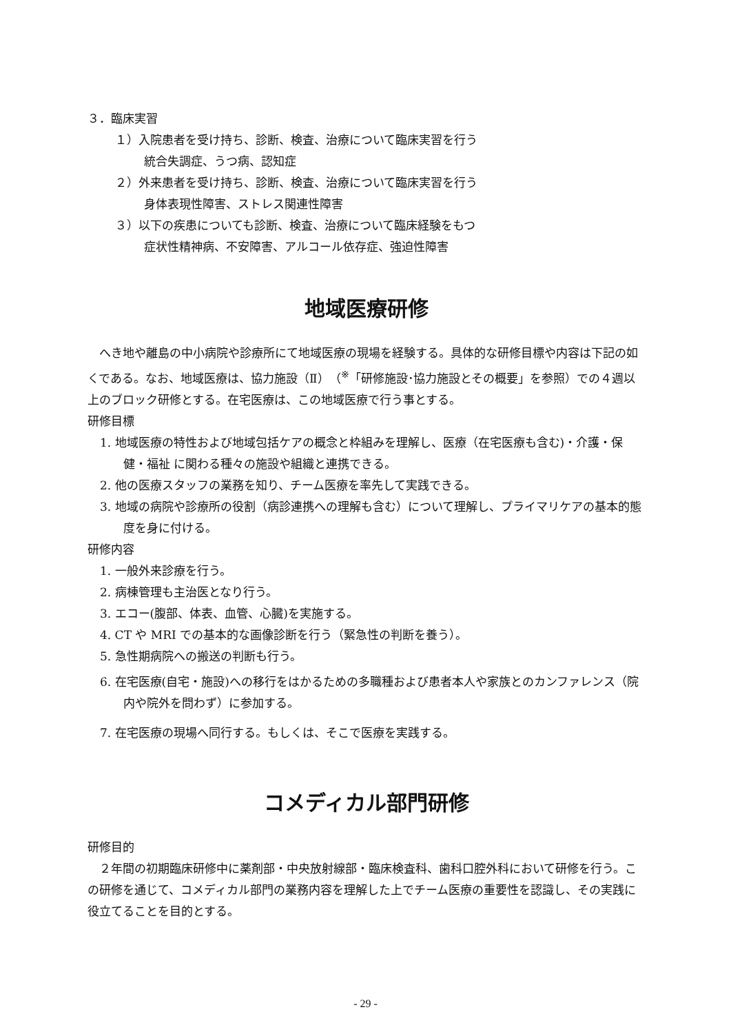３．臨床実習
１）入院患者を受け持ち、診断、検査、治療について臨床実習を行う
統合失調症、うつ病、認知症
２）外来患者を受け持ち、診断、検査、治療について臨床実習を行う
身体表現性障害、ストレス関連性障害
３）以下の疾患についても診断、検査、治療について臨床経験をもつ
症状性精神病、不安障害、アルコール依存症、強迫性障害
地域医療研修
　へき地や離島の中小病院や診療所にて地域医療の現場を経験する。具体的な研修目標や内容は下記の如くである。なお、地域医療は、協力施設（Ⅱ）（<sup>※</sup>「研修施設･協力施設とその概要」を参照）での４週以上のブロック研修とする。在宅医療は、この地域医療で行う事とする。
研修目標
1. 地域医療の特性および地域包括ケアの概念と枠組みを理解し、医療（在宅医療も含む)・介護・保健・福祉 に関わる種々の施設や組織と連携できる。
2. 他の医療スタッフの業務を知り、チーム医療を率先して実践できる。
3. 地域の病院や診療所の役割（病診連携への理解も含む）について理解し、プライマリケアの基本的態度を身に付ける。
研修内容
1. 一般外来診療を行う。
2. 病棟管理も主治医となり行う。
3. エコー(腹部、体表、血管、心臓)を実施する。
4. CT や MRI での基本的な画像診断を行う（緊急性の判断を養う）。
5. 急性期病院への搬送の判断も行う。
6. 在宅医療(自宅・施設)への移行をはかるための多職種および患者本人や家族とのカンファレンス（院内や院外を問わず）に参加する。
7. 在宅医療の現場へ同行する。もしくは、そこで医療を実践する。
コメディカル部門研修
研修目的
　２年間の初期臨床研修中に薬剤部・中央放射線部・臨床検査科、歯科口腔外科において研修を行う。この研修を通じて、コメディカル部門の業務内容を理解した上でチーム医療の重要性を認識し、その実践に役立てることを目的とする。
- 29 -